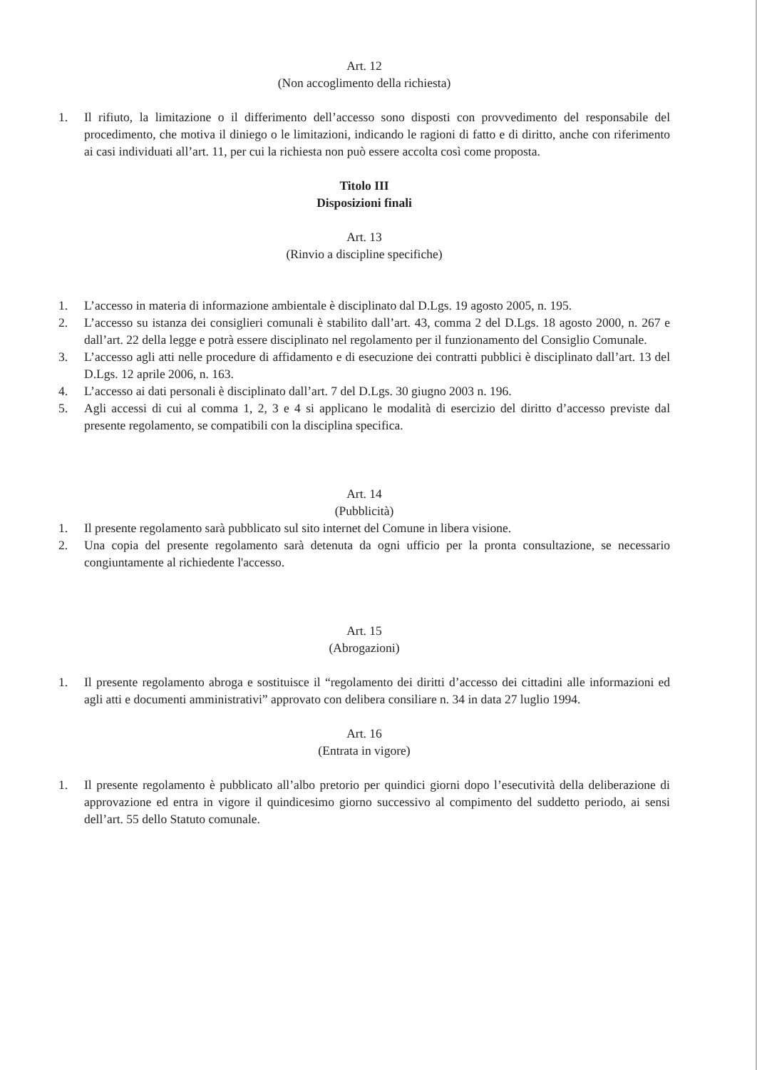Art. 12
(Non accoglimento della richiesta)
1. Il rifiuto, la limitazione o il differimento dell’accesso sono disposti con provvedimento del responsabile del procedimento, che motiva il diniego o le limitazioni, indicando le ragioni di fatto e di diritto, anche con riferimento ai casi individuati all’art. 11, per cui la richiesta non può essere accolta così come proposta.
Titolo III
Disposizioni finali
Art. 13
(Rinvio a discipline specifiche)
1. L’accesso in materia di informazione ambientale è disciplinato dal D.Lgs. 19 agosto 2005, n. 195.
2. L’accesso su istanza dei consiglieri comunali è stabilito dall’art. 43, comma 2 del D.Lgs. 18 agosto 2000, n. 267 e dall’art. 22 della legge e potrà essere disciplinato nel regolamento per il funzionamento del Consiglio Comunale.
3. L’accesso agli atti nelle procedure di affidamento e di esecuzione dei contratti pubblici è disciplinato dall’art. 13 del D.Lgs. 12 aprile 2006, n. 163.
4. L’accesso ai dati personali è disciplinato dall’art. 7 del D.Lgs. 30 giugno 2003 n. 196.
5. Agli accessi di cui al comma 1, 2, 3 e 4 si applicano le modalità di esercizio del diritto d’accesso previste dal presente regolamento, se compatibili con la disciplina specifica.
Art. 14
(Pubblicità)
1. Il presente regolamento sarà pubblicato sul sito internet del Comune in libera visione.
2. Una copia del presente regolamento sarà detenuta da ogni ufficio per la pronta consultazione, se necessario congiuntamente al richiedente l'accesso.
Art. 15
(Abrogazioni)
1. Il presente regolamento abroga e sostituisce il “regolamento dei diritti d’accesso dei cittadini alle informazioni ed agli atti e documenti amministrativi” approvato con delibera consiliare n. 34 in data 27 luglio 1994.
Art. 16
(Entrata in vigore)
1. Il presente regolamento è pubblicato all’albo pretorio per quindici giorni dopo l’esecutività della deliberazione di approvazione ed entra in vigore il quindicesimo giorno successivo al compimento del suddetto periodo, ai sensi dell’art. 55 dello Statuto comunale.